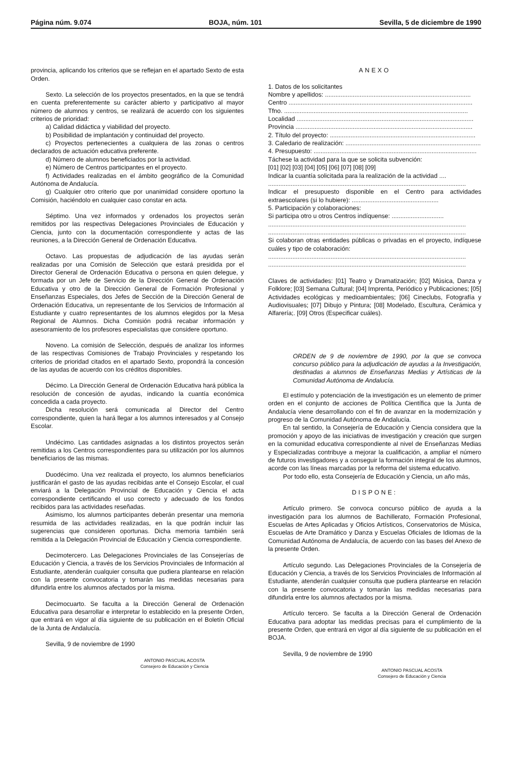Página núm. 9.074 BOJA, núm. 101 Sevilla, 5 de diciembre de 1990
provincia, aplicando los criterios que se reflejan en el apartado Sexto de esta Orden.
Sexto. La selección de los proyectos presentados, en la que se tendrá en cuenta preferentemente su carácter abierto y participativo al mayor número de alumnos y centros, se realizará de acuerdo con los siguientes criterios de prioridad:
a) Calidad didáctica y viabilidad del proyecto.
b) Posibilidad de implantación y continuidad del proyecto.
c) Proyectos pertenecientes a cualquiera de las zonas o centros declarados de actuación educativa preferente.
d) Número de alumnos beneficiados por la actividad.
e) Número de Centros participantes en el proyecto.
f) Actividades realizadas en el ámbito geográfico de la Comunidad Autónoma de Andalucía.
g) Cualquier otro criterio que por unanimidad considere oportuno la Comisión, haciéndolo en cualquier caso constar en acta.
Séptimo. Una vez informados y ordenados los proyectos serán remitidos por las respectivas Delegaciones Provinciales de Educación y Ciencia, junto con la documentación correspondiente y actas de las reuniones, a la Dirección General de Ordenación Educativa.
Octavo. Las propuestas de adjudicación de las ayudas serán realizadas por una Comisión de Selección que estará presidida por el Director General de Ordenación Educativa o persona en quien delegue, y formada por un Jefe de Servicio de la Dirección General de Ordenación Educativa y otro de la Dirección General de Formación Profesional y Enseñanzas Especiales, dos Jefes de Sección de la Dirección General de Ordenación Educativa, un representante de los Servicios de Información al Estudiante y cuatro representantes de los alumnos elegidos por la Mesa Regional de Alumnos. Dicha Comisión podrá recabar información y asesoramiento de los profesores especialistas que considere oportuno.
Noveno. La comisión de Selección, después de analizar los informes de las respectivas Comisiones de Trabajo Provinciales y respetando los criterios de prioridad citados en el apartado Sexto, propondrá la concesión de las ayudas de acuerdo con los créditos disponibles.
Décimo. La Dirección General de Ordenación Educativa hará pública la resolución de concesión de ayudas, indicando la cuantía económica concedida a cada proyecto.
Dicha resolución será comunicada al Director del Centro correspondiente, quien la hará llegar a los alumnos interesados y al Consejo Escolar.
Undécimo. Las cantidades asignadas a los distintos proyectos serán remitidas a los Centros correspondientes para su utilización por los alumnos beneficiarios de las mismas.
Duodécimo. Una vez realizada el proyecto, los alumnos beneficiarios justificarán el gasto de las ayudas recibidas ante el Consejo Escolar, el cual enviará a la Delegación Provincial de Educación y Ciencia el acta correspondiente certificando el uso correcto y adecuado de los fondos recibidos para las actividades reseñadas.
Asimismo, los alumnos participantes deberán presentar una memoria resumida de las actividades realizadas, en la que podrán incluir las sugerencias que consideren oportunas. Dicha memoria también será remitida a la Delegación Provincial de Educación y Ciencia correspondiente.
Decimotercero. Las Delegaciones Provinciales de las Consejerías de Educación y Ciencia, a través de los Servicios Provinciales de Información al Estudiante, atenderán cualquier consulta que pudiera plantearse en relación con la presente convocatoria y tomarán las medidas necesarias para difundirla entre los alumnos afectados por la misma.
Decimocuarto. Se faculta a la Dirección General de Ordenación Educativa para desarrollar e interpretar lo establecido en la presente Orden, que entrará en vigor al día siguiente de su publicación en el Boletín Oficial de la Junta de Andalucía.
Sevilla, 9 de noviembre de 1990
ANTONIO PASCUAL ACOSTA
Consejero de Educación y Ciencia
ANEXO
1. Datos de los solicitantes
Nombre y apellidos: ....................................................................................
Centro ..........................................................................................................
Tfno. ..........................................................................................................
Localidad ......................................................................................................
Provincia ......................................................................................................
2. Título del proyecto: ....................................................................................
3. Caledario de realización: ..............................................................................
4. Presupuesto: ..............................................................................................
Táchese la actividad para la que se solicita subvención:
[01] [02] [03] [04] [05] [06] [07] [08] [09]
Indicar la cuantía solicitada para la realización de la actividad ....
..................................................................................................................
Indicar el presupuesto disponible en el Centro para actividades extraescolares (si lo hubiere): ..................................................
5. Participación y colaboraciones:
Si participa otro u otros Centros indíquense: ..............................
..................................................................................................................
..................................................................................................................
Si colaboran otras entidades públicas o privadas en el proyecto, indíquese cuáles y tipo de colaboración:
..................................................................................................................
..................................................................................................................
Claves de actividades: [01] Teatro y Dramatización; [02] Música, Danza y Folklore; [03] Semana Cultural; [04] Imprenta, Periódico y Publicaciones; [05] Actividades ecológicas y medioambientales; [06] Cineclubs, Fotografía y Audiovisuales; [07] Dibujo y Pintura; [08] Modelado, Escultura, Cerámica y Alfarería;. [09] Otros (Especificar cuáles).
ORDEN de 9 de noviembre de 1990, por la que se convoca concurso público para la adjudicación de ayudas a la Investigación, destinadas a alumnos de Enseñanzas Medias y Artísticas de la Comunidad Autónoma de Andalucía.
El estímulo y potenciación de la investigación es un elemento de primer orden en el conjunto de acciones de Política Científica que la Junta de Andalucía viene desarrollando con el fin de avanzar en la modernización y progreso de la Comunidad Autónoma de Andalucía.
En tal sentido, la Consejería de Educación y Ciencia considera que la promoción y apoyo de las iniciativas de investigación y creación que surgen en la comunidad educativa correspondiente al nivel de Enseñanzas Medias y Especializadas contribuye a mejorar la cualificación, a ampliar el número de futuros investigadores y a conseguir la formación integral de los alumnos, acorde con las líneas marcadas por la reforma del sistema educativo.
Por todo ello, esta Consejería de Educación y Ciencia, un año más,
DISPONE:
Artículo primero. Se convoca concurso público de ayuda a la investigación para los alumnos de Bachillerato, Formación Profesional, Escuelas de Artes Aplicadas y Oficios Artísticos, Conservatorios de Música, Escuelas de Arte Dramático y Danza y Escuelas Oficiales de Idiomas de la Comunidad Autónoma de Andalucía, de acuerdo con las bases del Anexo de la presente Orden.
Artículo segundo. Las Delegaciones Provinciales de la Consejería de Educación y Ciencia, a través de los Servicios Provinciales de Información al Estudiante, atenderán cualquier consulta que pudiera plantearse en relación con la presente convocatoria y tomarán las medidas necesarias para difundirla entre los alumnos afectados por la misma.
Artículo tercero. Se faculta a la Dirección General de Ordenación Educativa para adoptar las medidas precisas para el cumplimiento de la presente Orden, que entrará en vigor al día siguiente de su publicación en el BOJA.
Sevilla, 9 de noviembre de 1990
ANTONIO PASCUAL ACOSTA
Consejero de Educación y Ciencia